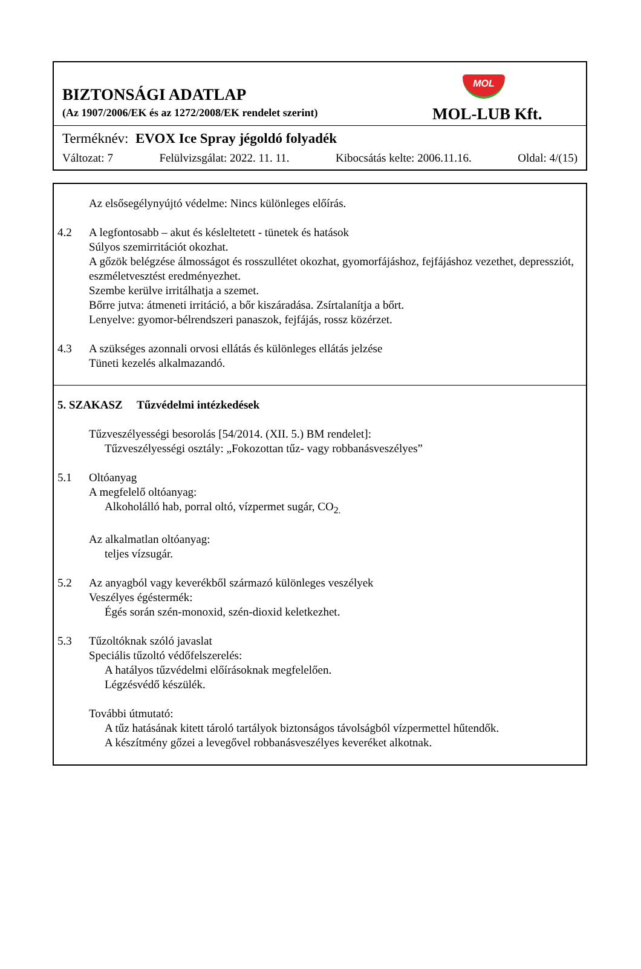BIZTONSÁGI ADATLAP
(Az 1907/2006/EK és az 1272/2008/EK rendelet szerint)
MOL
MOL-LUB Kft.
Terméknév: EVOX Ice Spray jégoldó folyadék
Változat: 7 Felülvizsgálat: 2022. 11. 11. Kibocsátás kelte: 2006.11.16. Oldal: 4/(15)
Az elsősegélynyújtó védelme: Nincs különleges előírás.
4.2 A legfontosabb – akut és késleltetett - tünetek és hatások
Súlyos szemirritációt okozhat.
A gőzök belégzése álmosságot és rosszullétet okozhat, gyomorfájáshoz, fejfájáshoz vezethet, depressziót, eszméletvesztést eredményezhet.
Szembe kerülve irritálhatja a szemet.
Bőrre jutva: átmeneti irritáció, a bőr kiszáradása. Zsírtalanítja a bőrt.
Lenyelve: gyomor-bélrendszeri panaszok, fejfájás, rossz közérzet.
4.3 A szükséges azonnali orvosi ellátás és különleges ellátás jelzése
Tüneti kezelés alkalmazandó.
5. SZAKASZ Tűzvédelmi intézkedések
Tűzveszélyességi besorolás [54/2014. (XII. 5.) BM rendelet]:
Tűzveszélyességi osztály: „Fokozottan tűz- vagy robbanásveszélyes”
5.1 Oltóanyag
A megfelelő oltóanyag:
Alkoholálló hab, porral oltó, vízpermet sugár, CO<sub>2.</sub>
Az alkalmatlan oltóanyag:
teljes vízsugár.
5.2 Az anyagból vagy keverékből származó különleges veszélyek
Veszélyes égéstermék:
Égés során szén-monoxid, szén-dioxid keletkezhet.
5.3 Tűzoltóknak szóló javaslat
Speciális tűzoltó védőfelszerelés:
A hatályos tűzvédelmi előírásoknak megfelelően.
Légzésvédő készülék.
További útmutató:
A tűz hatásának kitett tároló tartályok biztonságos távolságból vízpermettel hűtendők.
A készítmény gőzei a levegővel robbanásveszélyes keveréket alkotnak.